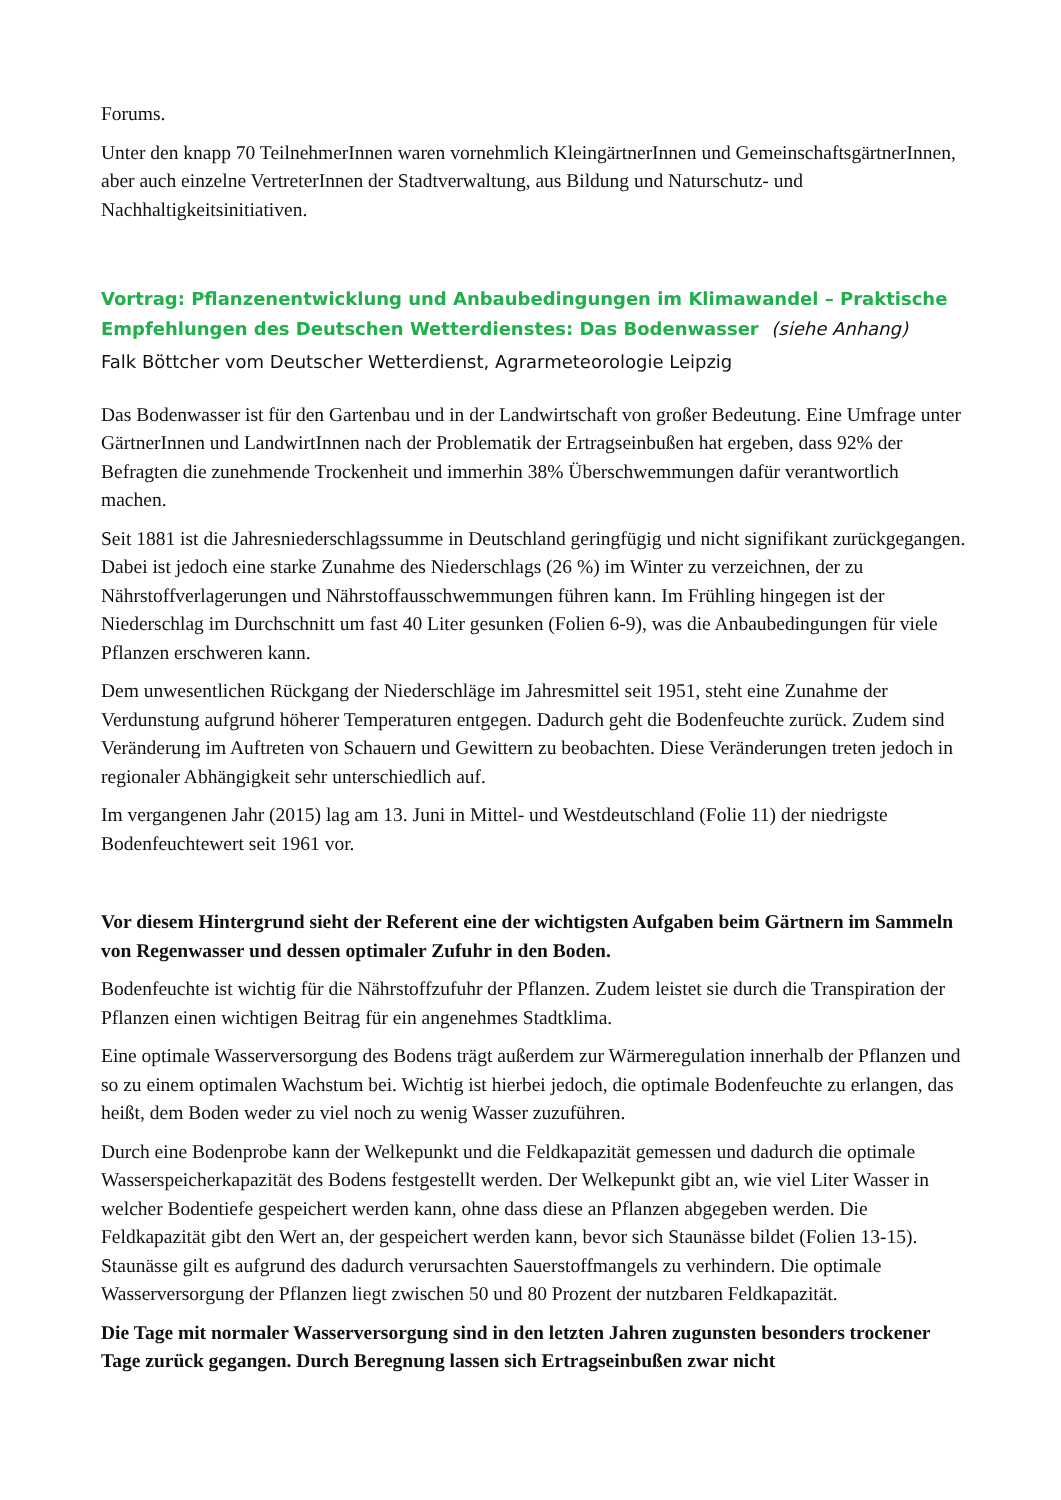Forums.
Unter den knapp 70 TeilnehmerInnen waren vornehmlich KleingärtnerInnen und GemeinschaftsgärtnerInnen, aber auch einzelne VertreterInnen der Stadtverwaltung, aus Bildung und Naturschutz- und Nachhaltigkeitsinitiativen.
Vortrag: Pflanzenentwicklung und Anbaubedingungen im Klimawandel – Praktische Empfehlungen des Deutschen Wetterdienstes: Das Bodenwasser (siehe Anhang)
Falk Böttcher vom Deutscher Wetterdienst, Agrarmeteorologie Leipzig
Das Bodenwasser ist für den Gartenbau und in der Landwirtschaft von großer Bedeutung. Eine Umfrage unter GärtnerInnen und LandwirtInnen nach der Problematik der Ertragseinbußen hat ergeben, dass 92% der Befragten die zunehmende Trockenheit und immerhin 38% Überschwemmungen dafür verantwortlich machen.
Seit 1881 ist die Jahresniederschlagssumme in Deutschland geringfügig und nicht signifikant zurückgegangen. Dabei ist jedoch eine starke Zunahme des Niederschlags (26 %) im Winter zu verzeichnen, der zu Nährstoffverlagerungen und Nährstoffausschwemmungen führen kann. Im Frühling hingegen ist der Niederschlag im Durchschnitt um fast 40 Liter gesunken (Folien 6-9), was die Anbaubedingungen für viele Pflanzen erschweren kann.
Dem unwesentlichen Rückgang der Niederschläge im Jahresmittel seit 1951, steht eine Zunahme der Verdunstung aufgrund höherer Temperaturen entgegen. Dadurch geht die Bodenfeuchte zurück. Zudem sind Veränderung im Auftreten von Schauern und Gewittern zu beobachten. Diese Veränderungen treten jedoch in regionaler Abhängigkeit sehr unterschiedlich auf.
Im vergangenen Jahr (2015) lag am 13. Juni in Mittel- und Westdeutschland (Folie 11) der niedrigste Bodenfeuchtewert seit 1961 vor.
Vor diesem Hintergrund sieht der Referent eine der wichtigsten Aufgaben beim Gärtnern im Sammeln von Regenwasser und dessen optimaler Zufuhr in den Boden.
Bodenfeuchte ist wichtig für die Nährstoffzufuhr der Pflanzen. Zudem leistet sie durch die Transpiration der Pflanzen einen wichtigen Beitrag für ein angenehmes Stadtklima.
Eine optimale Wasserversorgung des Bodens trägt außerdem zur Wärmeregulation innerhalb der Pflanzen und so zu einem optimalen Wachstum bei. Wichtig ist hierbei jedoch, die optimale Bodenfeuchte zu erlangen, das heißt, dem Boden weder zu viel noch zu wenig Wasser zuzuführen.
Durch eine Bodenprobe kann der Welkepunkt und die Feldkapazität gemessen und dadurch die optimale Wasserspeicherkapazität des Bodens festgestellt werden. Der Welkepunkt gibt an, wie viel Liter Wasser in welcher Bodentiefe gespeichert werden kann, ohne dass diese an Pflanzen abgegeben werden. Die Feldkapazität gibt den Wert an, der gespeichert werden kann, bevor sich Staunässe bildet (Folien 13-15). Staunässe gilt es aufgrund des dadurch verursachten Sauerstoffmangels zu verhindern. Die optimale Wasserversorgung der Pflanzen liegt zwischen 50 und 80 Prozent der nutzbaren Feldkapazität.
Die Tage mit normaler Wasserversorgung sind in den letzten Jahren zugunsten besonders trockener Tage zurück gegangen. Durch Beregnung lassen sich Ertragseinbußen zwar nicht